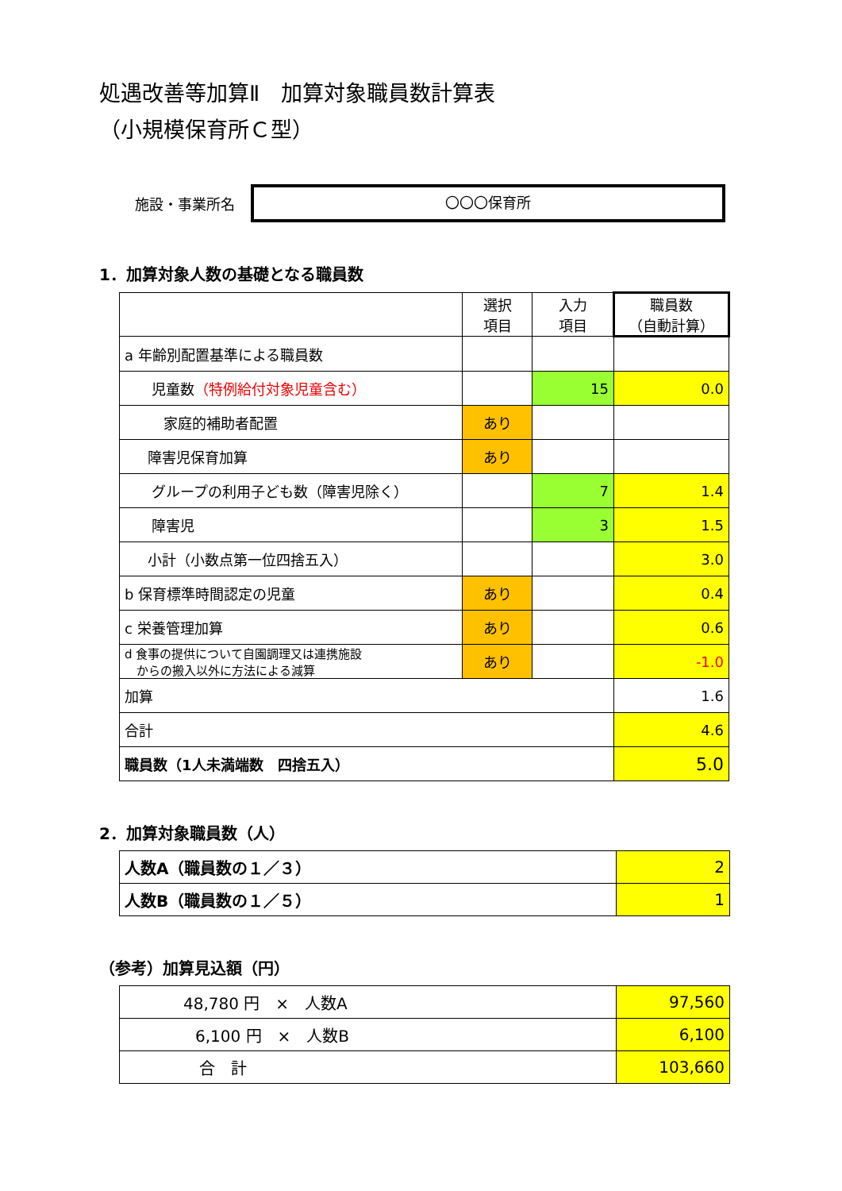処遇改善等加算Ⅱ　加算対象職員数計算表
（小規模保育所Ｃ型）
施設・事業所名
〇〇〇保育所
1．加算対象人数の基礎となる職員数
| | 選択 項目 | 入力 項目 | 職員数 （自動計算） |
| a 年齢別配置基準による職員数 | | | |
| 児童数 （特例給付対象児童含む） | | 15 | 0.0 |
| 家庭的補助者配置 | あり | | |
| 障害児保育加算 | あり | | |
| グループの利用子ども数（障害児除く） | | 7 | 1.4 |
| 障害児 | | 3 | 1.5 |
| 小計（小数点第一位四捨五入） | | | 3.0 |
| b 保育標準時間認定の児童 | あり | | 0.4 |
| c 栄養管理加算 | あり | | 0.6 |
| d 食事の提供について自園調理又は連携施設 からの搬入以外に方法による減算 | あり | | -1.0 |
| 加算 | | | 1.6 |
| 合計 | | | 4.6 |
| 職員数（1人未満端数 四捨五入） | | | 5.0 |
2．加算対象職員数（人）
| 人数A（職員数の１／３） | 2 |
| 人数B（職員数の１／５） | 1 |
（参考）加算見込額（円）
| 48,780 円 × 人数A | 97,560 |
| 6,100 円 × 人数B | 6,100 |
| 合 計 | 103,660 |